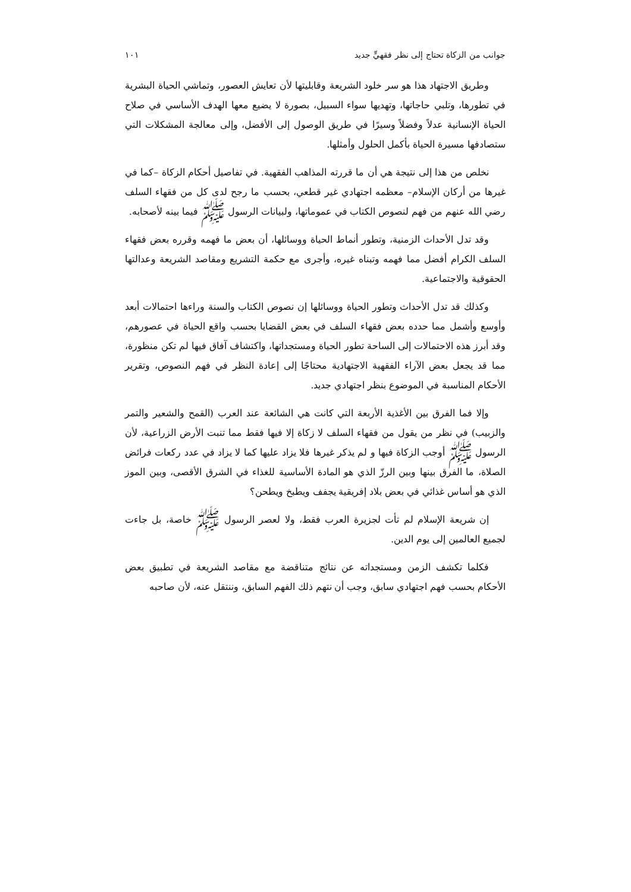جوانب من الزكاة تحتاج إلى نظر فقهيٍّ جديد ١٠١
وطريق الاجتهاد هذا هو سر خلود الشريعة وقابليتها لأن تعايش العصور، وتماشي الحياة البشرية في تطورها، وتلبي حاجاتها، وتهديها سواء السبيل، بصورة لا يضيع معها الهدف الأساسي في صلاح الحياة الإنسانية عدلاً وفضلاً وسيرًا في طريق الوصول إلى الأفضل، وإلى معالجة المشكلات التي ستصادفها مسيرة الحياة بأكمل الحلول وأمثلها.
نخلص من هذا إلى نتيجة هي أن ما قررته المذاهب الفقهية. في تفاصيل أحكام الزكاة –كما في غيرها من أركان الإسلام– معظمه اجتهادي غير قطعي، بحسب ما رجح لدى كل من فقهاء السلف رضي الله عنهم من فهم لنصوص الكتاب في عموماتها، ولبيانات الرسول ﷺ فيما بينه لأصحابه.
وقد تدل الأحداث الزمنية، وتطور أنماط الحياة ووسائلها، أن بعض ما فهمه وقرره بعض فقهاء السلف الكرام أفضل مما فهمه وتبناه غيره، وأجرى مع حكمة التشريع ومقاصد الشريعة وعدالتها الحقوقية والاجتماعية.
وكذلك قد تدل الأحداث وتطور الحياة ووسائلها إن نصوص الكتاب والسنة وراءها احتمالات أبعد وأوسع وأشمل مما حدده بعض فقهاء السلف في بعض القضايا بحسب واقع الحياة في عصورهم، وقد أبرز هذه الاحتمالات إلى الساحة تطور الحياة ومستجداتها، واكتشاف آفاق فيها لم تكن منظورة، مما قد يجعل بعض الآراء الفقهية الاجتهادية محتاجًا إلى إعادة النظر في فهم النصوص، وتقرير الأحكام المناسبة في الموضوع بنظر اجتهادي جديد.
وإلا فما الفرق بين الأغذية الأربعة التي كانت هي الشائعة عند العرب (القمح والشعير والتمر والزبيب) في نظر من يقول من فقهاء السلف لا زكاة إلا فيها فقط مما تنبت الأرض الزراعية، لأن الرسول ﷺ أوجب الزكاة فيها و لم يذكر غيرها فلا يزاد عليها كما لا يزاد في عدد ركعات فرائض الصلاة، ما الفرق بينها وبين الرزّ الذي هو المادة الأساسية للغذاء في الشرق الأقصى، وبين الموز الذي هو أساس غذائي في بعض بلاد إفريقية يجفف ويطبخ ويطحن؟
إن شريعة الإسلام لم تأت لجزيرة العرب فقط، ولا لعصر الرسول ﷺ خاصة، بل جاءت لجميع العالمين إلى يوم الدين.
فكلما تكشف الزمن ومستجداته عن نتائج متناقضة مع مقاصد الشريعة في تطبيق بعض الأحكام بحسب فهم اجتهادي سابق، وجب أن نتهم ذلك الفهم السابق، وننتقل عنه، لأن صاحبه